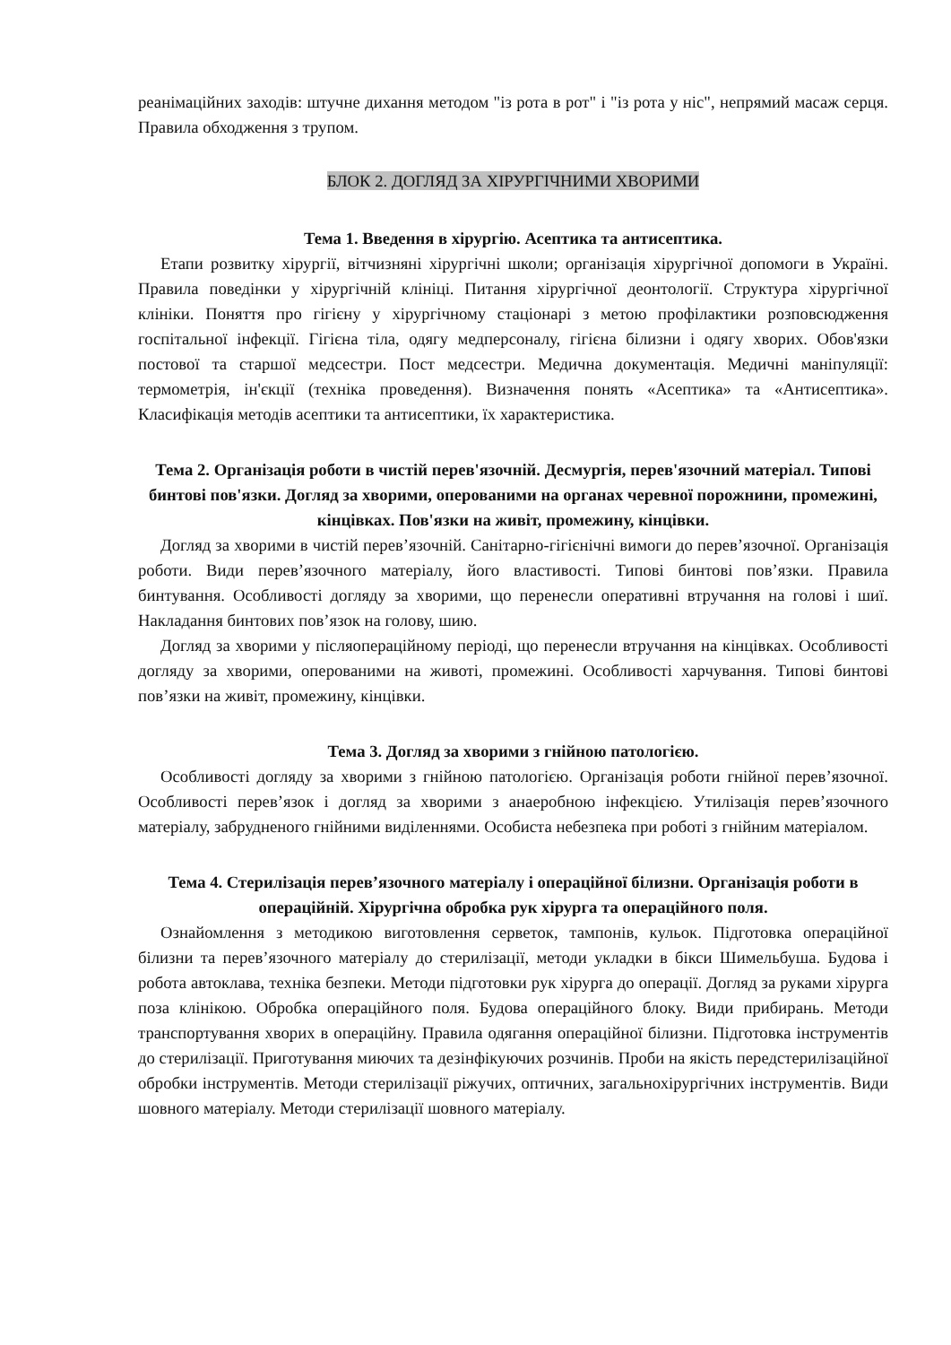реанімаційних заходів: штучне дихання методом "із рота в рот" і "із рота у ніс", непрямий масаж серця. Правила обходження з трупом.
БЛОК 2. ДОГЛЯД ЗА ХІРУРГІЧНИМИ ХВОРИМИ
Тема 1. Введення в хірургію. Асептика та антисептика.
Етапи розвитку хірургії, вітчизняні хірургічні школи; організація хірургічної допомоги в Україні. Правила поведінки у хірургічній клініці. Питання хірургічної деонтології. Структура хірургічної клініки. Поняття про гігієну у хірургічному стаціонарі з метою профілактики розповсюдження госпітальної інфекції. Гігієна тіла, одягу медперсоналу, гігієна білизни і одягу хворих. Обов'язки постової та старшої медсестри. Пост медсестри. Медична документація. Медичні маніпуляції: термометрія, ін'єкції (техніка проведення). Визначення понять «Асептика» та «Антисептика». Класифікація методів асептики та антисептики, їх характеристика.
Тема 2. Організація роботи в чистій перев'язочній. Десмургія, перев'язочний матеріал. Типові бинтові пов'язки. Догляд за хворими, оперованими на органах черевної порожнини, промежині, кінцівках. Пов'язки на живіт, промежину, кінцівки.
Догляд за хворими в чистій перев’язочній. Санітарно-гігієнічні вимоги до перев’язочної. Організація роботи. Види перев’язочного матеріалу, його властивості. Типові бинтові пов’язки. Правила бинтування. Особливості догляду за хворими, що перенесли оперативні втручання на голові і шиї. Накладання бинтових пов’язок на голову, шию.
Догляд за хворими у післяопераційному періоді, що перенесли втручання на кінцівках. Особливості догляду за хворими, оперованими на животі, промежині. Особливості харчування. Типові бинтові пов’язки на живіт, промежину, кінцівки.
Тема 3. Догляд за хворими з гнійною патологією.
Особливості догляду за хворими з гнійною патологією. Організація роботи гнійної перев’язочної. Особливості перев’язок і догляд за хворими з анаеробною інфекцією. Утилізація перев’язочного матеріалу, забрудненого гнійними виділеннями. Особиста небезпека при роботі з гнійним матеріалом.
Тема 4. Стерилізація перев’язочного матеріалу і операційної білизни. Організація роботи в операційній. Хірургічна обробка рук хірурга та операційного поля.
Ознайомлення з методикою виготовлення серветок, тампонів, кульок. Підготовка операційної білизни та перев’язочного матеріалу до стерилізації, методи укладки в бікси Шимельбуша. Будова і робота автоклава, техніка безпеки. Методи підготовки рук хірурга до операції. Догляд за руками хірурга поза клінікою. Обробка операційного поля. Будова операційного блоку. Види прибирань. Методи транспортування хворих в операційну. Правила одягання операційної білизни. Підготовка інструментів до стерилізації. Приготування миючих та дезінфікуючих розчинів. Проби на якість передстерилізаційної обробки інструментів. Методи стерилізації ріжучих, оптичних, загальнохірургічних інструментів. Види шовного матеріалу. Методи стерилізації шовного матеріалу.